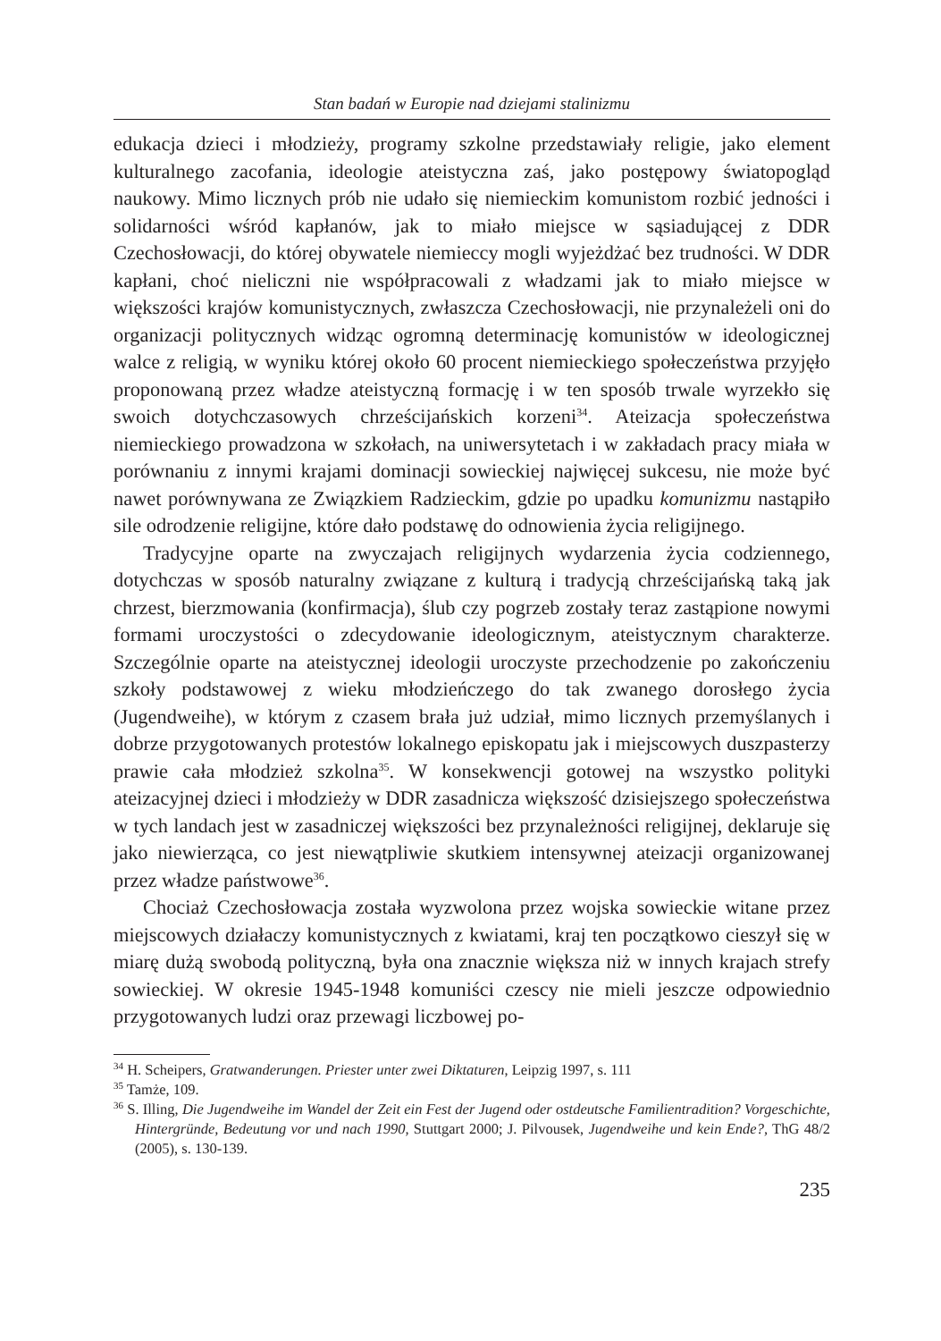Stan badań w Europie nad dziejami stalinizmu
edukacja dzieci i młodzieży, programy szkolne przedstawiały religie, jako element kulturalnego zacofania, ideologie ateistyczna zaś, jako postępowy światopogląd naukowy. Mimo licznych prób nie udało się niemieckim komunistom rozbić jedności i solidarności wśród kapłanów, jak to miało miejsce w sąsiadującej z DDR Czechosłowacji, do której obywatele niemieccy mogli wyjeżdżać bez trudności. W DDR kapłani, choć nieliczni nie współpracowali z władzami jak to miało miejsce w większości krajów komunistycznych, zwłaszcza Czechosłowacji, nie przynależeli oni do organizacji politycznych widząc ogromną determinację komunistów w ideologicznej walce z religią, w wyniku której około 60 procent niemieckiego społeczeństwa przyjęło proponowaną przez władze ateistyczną formację i w ten sposób trwale wyrzekło się swoich dotychczasowych chrześcijańskich korzeni<sup>34</sup>. Ateizacja społeczeństwa niemieckiego prowadzona w szkołach, na uniwersytetach i w zakładach pracy miała w porównaniu z innymi krajami dominacji sowieckiej najwięcej sukcesu, nie może być nawet porównywana ze Związkiem Radzieckim, gdzie po upadku komunizmu nastąpiło sile odrodzenie religijne, które dało podstawę do odnowienia życia religijnego.
Tradycyjne oparte na zwyczajach religijnych wydarzenia życia codziennego, dotychczas w sposób naturalny związane z kulturą i tradycją chrześcijańską taką jak chrzest, bierzmowania (konfirmacja), ślub czy pogrzeb zostały teraz zastąpione nowymi formami uroczystości o zdecydowanie ideologicznym, ateistycznym charakterze. Szczególnie oparte na ateistycznej ideologii uroczyste przechodzenie po zakończeniu szkoły podstawowej z wieku młodzieńczego do tak zwanego dorosłego życia (Jugendweihe), w którym z czasem brała już udział, mimo licznych przemyślanych i dobrze przygotowanych protestów lokalnego episkopatu jak i miejscowych duszpasterzy prawie cała młodzież szkolna<sup>35</sup>. W konsekwencji gotowej na wszystko polityki ateizacyjnej dzieci i młodzieży w DDR zasadnicza większość dzisiejszego społeczeństwa w tych landach jest w zasadniczej większości bez przynależności religijnej, deklaruje się jako niewierząca, co jest niewątpliwie skutkiem intensywnej ateizacji organizowanej przez władze państwowe<sup>36</sup>.
Chociaż Czechosłowacja została wyzwolona przez wojska sowieckie witane przez miejscowych działaczy komunistycznych z kwiatami, kraj ten początkowo cieszył się w miarę dużą swobodą polityczną, była ona znacznie większa niż w innych krajach strefy sowieckiej. W okresie 1945-1948 komuniści czescy nie mieli jeszcze odpowiednio przygotowanych ludzi oraz przewagi liczbowej po-
<sup>34</sup> H. Scheipers, Gratwanderungen. Priester unter zwei Diktaturen, Leipzig 1997, s. 111
<sup>35</sup> Tamże, 109.
<sup>36</sup> S. Illing, Die Jugendweihe im Wandel der Zeit ein Fest der Jugend oder ostdeutsche Familientradition? Vorgeschichte, Hintergründe, Bedeutung vor und nach 1990, Stuttgart 2000; J. Pilvousek, Jugendweihe und kein Ende?, ThG 48/2 (2005), s. 130-139.
235